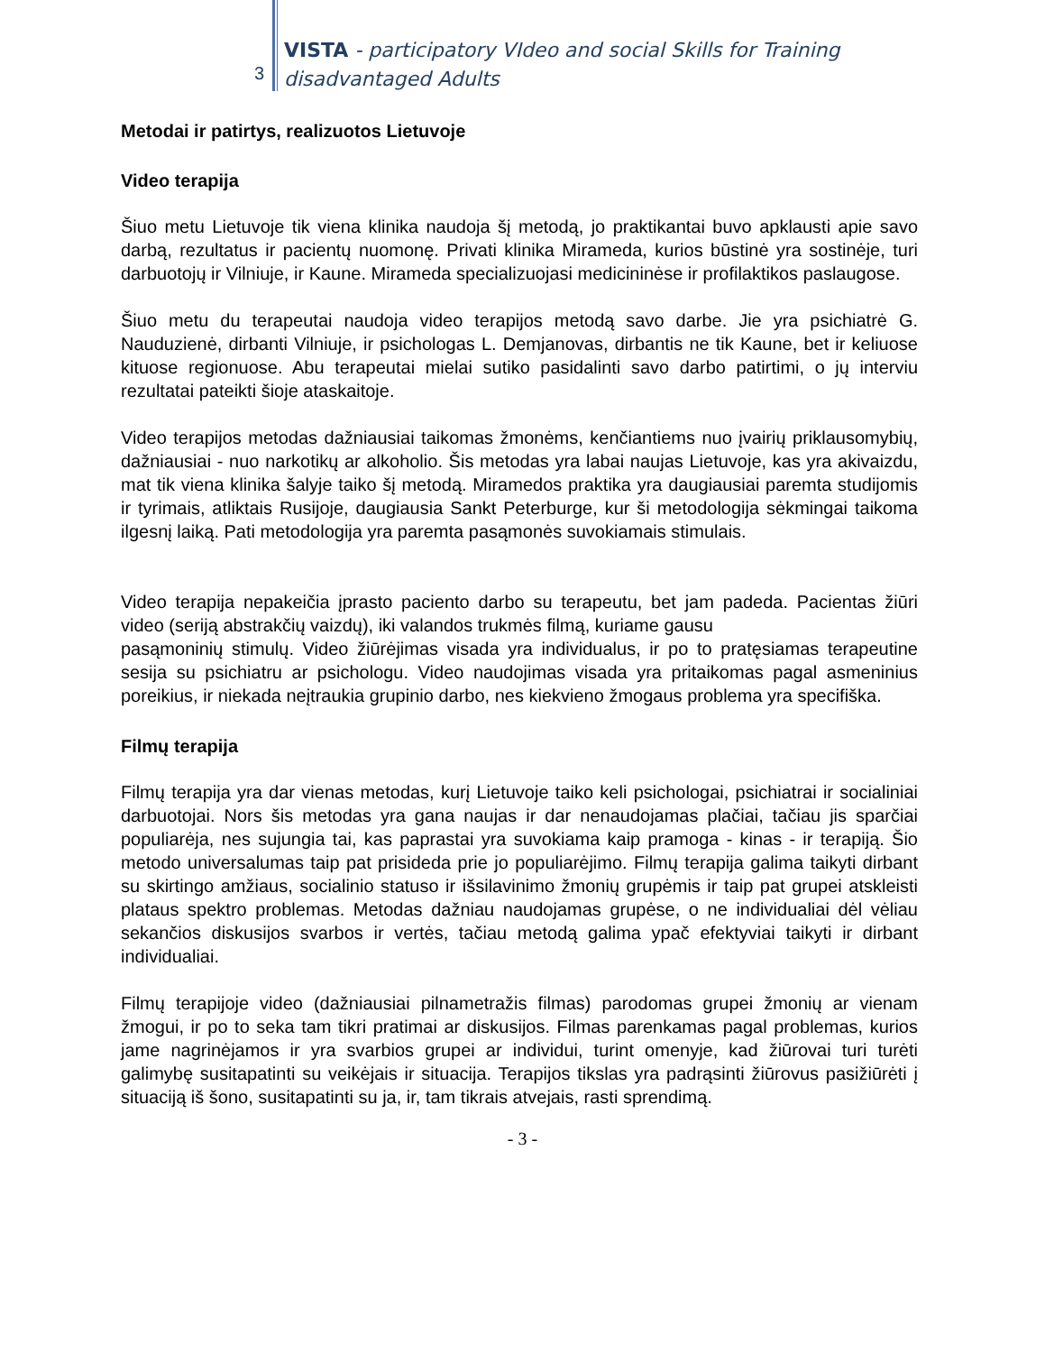3
VISTA - participatory VIdeo and social Skills for Training
disadvantaged Adults
Metodai ir patirtys, realizuotos Lietuvoje
Video terapija
Šiuo metu Lietuvoje tik viena klinika naudoja šį metodą, jo praktikantai buvo apklausti apie savo darbą, rezultatus ir pacientų nuomonę. Privati klinika Mirameda, kurios būstinė yra sostinėje, turi darbuotojų ir Vilniuje, ir Kaune. Mirameda specializuojasi medicininėse ir profilaktikos paslaugose.
Šiuo metu du terapeutai naudoja video terapijos metodą savo darbe. Jie yra psichiatrė G. Nauduzienė, dirbanti Vilniuje, ir psichologas L. Demjanovas, dirbantis ne tik Kaune, bet ir keliuose kituose regionuose. Abu terapeutai mielai sutiko pasidalinti savo darbo patirtimi, o jų interviu rezultatai pateikti šioje ataskaitoje.
Video terapijos metodas dažniausiai taikomas žmonėms, kenčiantiems nuo įvairių priklausomybių, dažniausiai - nuo narkotikų ar alkoholio. Šis metodas yra labai naujas Lietuvoje, kas yra akivaizdu, mat tik viena klinika šalyje taiko šį metodą. Miramedos praktika yra daugiausiai paremta studijomis ir tyrimais, atliktais Rusijoje, daugiausia Sankt Peterburge, kur ši metodologija sėkmingai taikoma ilgesnį laiką. Pati metodologija yra paremta pasąmonės suvokiamais stimulais.
Video terapija nepakeičia įprasto paciento darbo su terapeutu, bet jam padeda. Pacientas žiūri video (seriją abstrakčių vaizdų), iki valandos trukmės filmą, kuriame gausu
pasąmoninių stimulų. Video žiūrėjimas visada yra individualus, ir po to pratęsiamas terapeutine sesija su psichiatru ar psichologu. Video naudojimas visada yra pritaikomas pagal asmeninius poreikius, ir niekada neįtraukia grupinio darbo, nes kiekvieno žmogaus problema yra specifiška.
Filmų terapija
Filmų terapija yra dar vienas metodas, kurį Lietuvoje taiko keli psichologai, psichiatrai ir socialiniai darbuotojai. Nors šis metodas yra gana naujas ir dar nenaudojamas plačiai, tačiau jis sparčiai populiarėja, nes sujungia tai, kas paprastai yra suvokiama kaip pramoga - kinas - ir terapiją. Šio metodo universalumas taip pat prisideda prie jo populiarėjimo. Filmų terapija galima taikyti dirbant su skirtingo amžiaus, socialinio statuso ir išsilavinimo žmonių grupėmis ir taip pat grupei atskleisti plataus spektro problemas. Metodas dažniau naudojamas grupėse, o ne individualiai dėl vėliau sekančios diskusijos svarbos ir vertės, tačiau metodą galima ypač efektyviai taikyti ir dirbant individualiai.
Filmų terapijoje video (dažniausiai pilnametražis filmas) parodomas grupei žmonių ar vienam žmogui, ir po to seka tam tikri pratimai ar diskusijos. Filmas parenkamas pagal problemas, kurios jame nagrinėjamos ir yra svarbios grupei ar individui, turint omenyje, kad žiūrovai turi turėti galimybę susitapatinti su veikėjais ir situacija. Terapijos tikslas yra padrąsinti žiūrovus pasižiūrėti į situaciją iš šono, susitapatinti su ja, ir, tam tikrais atvejais, rasti sprendimą.
- 3 -